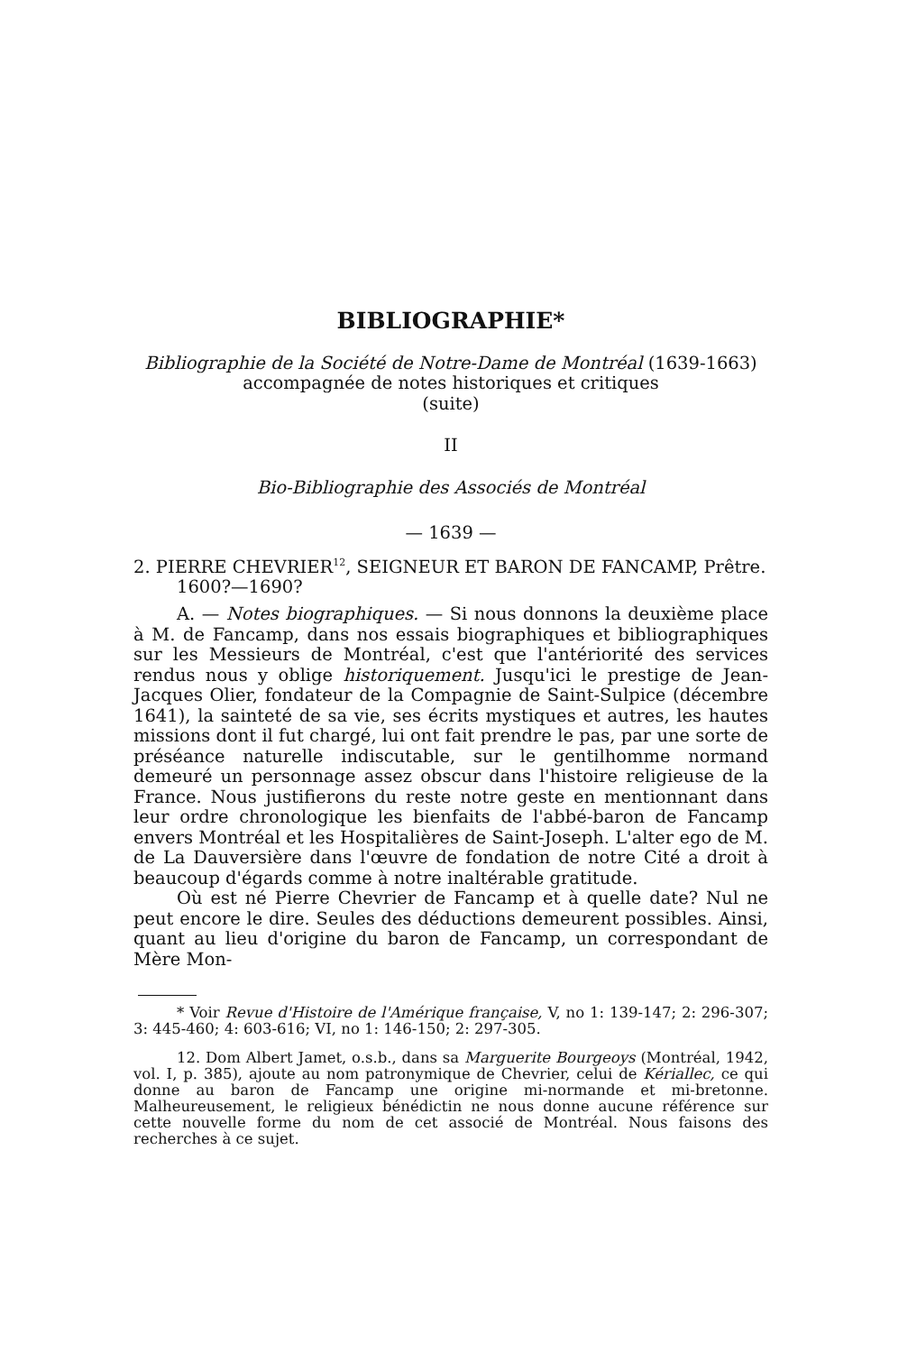BIBLIOGRAPHIE*
Bibliographie de la Société de Notre-Dame de Montréal (1639-1663)
accompagnée de notes historiques et critiques
(suite)
II
Bio-Bibliographie des Associés de Montréal
— 1639 —
2. PIERRE CHEVRIER<sup>12</sup>, SEIGNEUR ET BARON DE FANCAMP, Prêtre. 1600?—1690?
A. — Notes biographiques. — Si nous donnons la deuxième place à M. de Fancamp, dans nos essais biographiques et bibliographiques sur les Messieurs de Montréal, c'est que l'antériorité des services rendus nous y oblige historiquement. Jusqu'ici le prestige de Jean-Jacques Olier, fondateur de la Compagnie de Saint-Sulpice (décembre 1641), la sainteté de sa vie, ses écrits mystiques et autres, les hautes missions dont il fut chargé, lui ont fait prendre le pas, par une sorte de préséance naturelle indiscutable, sur le gentilhomme normand demeuré un personnage assez obscur dans l'histoire religieuse de la France. Nous justifierons du reste notre geste en mentionnant dans leur ordre chronologique les bienfaits de l'abbé-baron de Fancamp envers Montréal et les Hospitalières de Saint-Joseph. L'alter ego de M. de La Dauversière dans l'œuvre de fondation de notre Cité a droit à beaucoup d'égards comme à notre inaltérable gratitude.
Où est né Pierre Chevrier de Fancamp et à quelle date? Nul ne peut encore le dire. Seules des déductions demeurent possibles. Ainsi, quant au lieu d'origine du baron de Fancamp, un correspondant de Mère Mon-
* Voir Revue d'Histoire de l'Amérique française, V, no 1: 139-147; 2: 296-307; 3: 445-460; 4: 603-616; VI, no 1: 146-150; 2: 297-305.
12. Dom Albert Jamet, o.s.b., dans sa Marguerite Bourgeoys (Montréal, 1942, vol. I, p. 385), ajoute au nom patronymique de Chevrier, celui de Kériallec, ce qui donne au baron de Fancamp une origine mi-normande et mi-bretonne. Malheureusement, le religieux bénédictin ne nous donne aucune référence sur cette nouvelle forme du nom de cet associé de Montréal. Nous faisons des recherches à ce sujet.